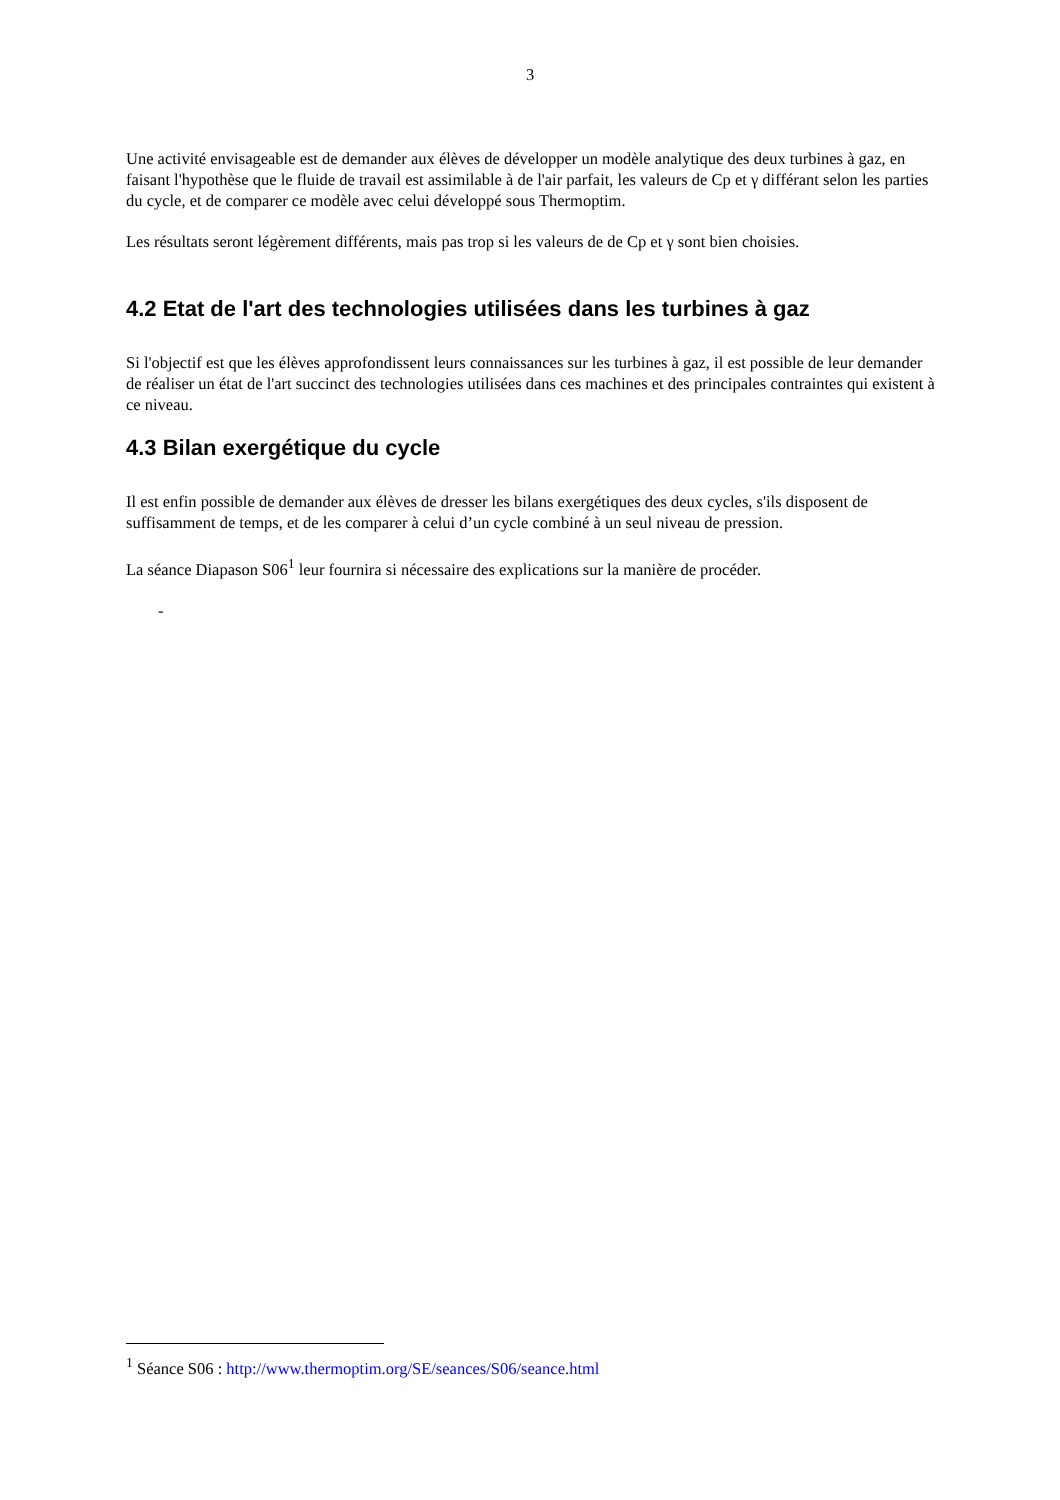3
Une activité envisageable est de demander aux élèves de développer un modèle analytique des deux turbines à gaz, en faisant l'hypothèse que le fluide de travail est assimilable à de l'air parfait, les valeurs de Cp et γ différant selon les parties du cycle, et de comparer ce modèle avec celui développé sous Thermoptim.
Les résultats seront légèrement différents, mais pas trop si les valeurs de de Cp et γ sont bien choisies.
4.2 Etat de l'art des technologies utilisées dans les turbines à gaz
Si l'objectif est que les élèves approfondissent leurs connaissances sur les turbines à gaz, il est possible de leur demander de réaliser un état de l'art succinct des technologies utilisées dans ces machines et des principales contraintes qui existent à ce niveau.
4.3 Bilan exergétique du cycle
Il est enfin possible de demander aux élèves de dresser les bilans exergétiques des deux cycles, s'ils disposent de suffisamment de temps, et de les comparer à celui d’un cycle combiné à un seul niveau de pression.
La séance Diapason S06<sup>1</sup> leur fournira si nécessaire des explications sur la manière de procéder.
-
<sup>1</sup> Séance S06 : http://www.thermoptim.org/SE/seances/S06/seance.html